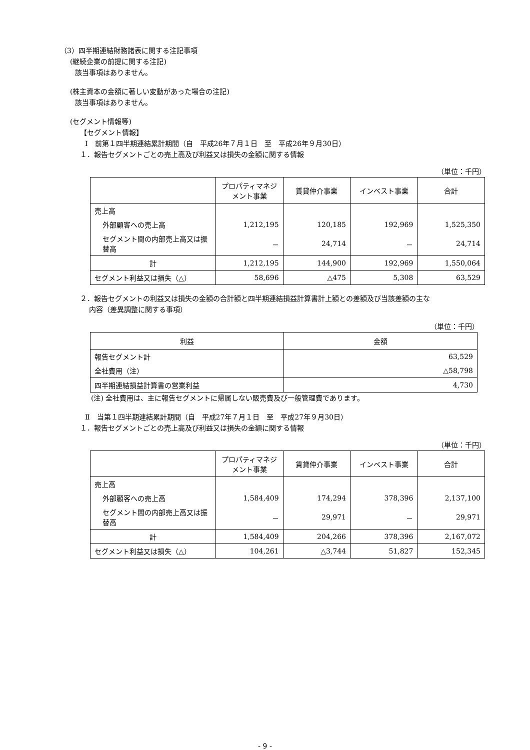（3）四半期連結財務諸表に関する注記事項
(継続企業の前提に関する注記)
該当事項はありません。
(株主資本の金額に著しい変動があった場合の注記)
該当事項はありません。
(セグメント情報等)
【セグメント情報】
Ⅰ　前第１四半期連結累計期間（自　平成26年７月１日　至　平成26年９月30日）
１．報告セグメントごとの売上高及び利益又は損失の金額に関する情報
（単位：千円）
| | プロパティマネジメント事業 | 賃貸仲介事業 | インベスト事業 | 合計 |
| --- | --- | --- | --- | --- |
| 売上高 | | | | |
| 外部顧客への売上高 | 1,212,195 | 120,185 | 192,969 | 1,525,350 |
| セグメント間の内部売上高又は振替高 | － | 24,714 | － | 24,714 |
| 計 | 1,212,195 | 144,900 | 192,969 | 1,550,064 |
| セグメント利益又は損失（△） | 58,696 | △475 | 5,308 | 63,529 |
２．報告セグメントの利益又は損失の金額の合計額と四半期連結損益計算書計上額との差額及び当該差額の主な
内容（差異調整に関する事項）
（単位：千円）
| 利益 | 金額 |
| --- | --- |
| 報告セグメント計 | 63,529 |
| 全社費用（注） | △58,798 |
| 四半期連結損益計算書の営業利益 | 4,730 |
(注) 全社費用は、主に報告セグメントに帰属しない販売費及び一般管理費であります。
Ⅱ　当第１四半期連結累計期間（自　平成27年７月１日　至　平成27年９月30日）
１．報告セグメントごとの売上高及び利益又は損失の金額に関する情報
（単位：千円）
| | プロパティマネジメント事業 | 賃貸仲介事業 | インベスト事業 | 合計 |
| --- | --- | --- | --- | --- |
| 売上高 | | | | |
| 外部顧客への売上高 | 1,584,409 | 174,294 | 378,396 | 2,137,100 |
| セグメント間の内部売上高又は振替高 | － | 29,971 | － | 29,971 |
| 計 | 1,584,409 | 204,266 | 378,396 | 2,167,072 |
| セグメント利益又は損失（△） | 104,261 | △3,744 | 51,827 | 152,345 |
- 9 -